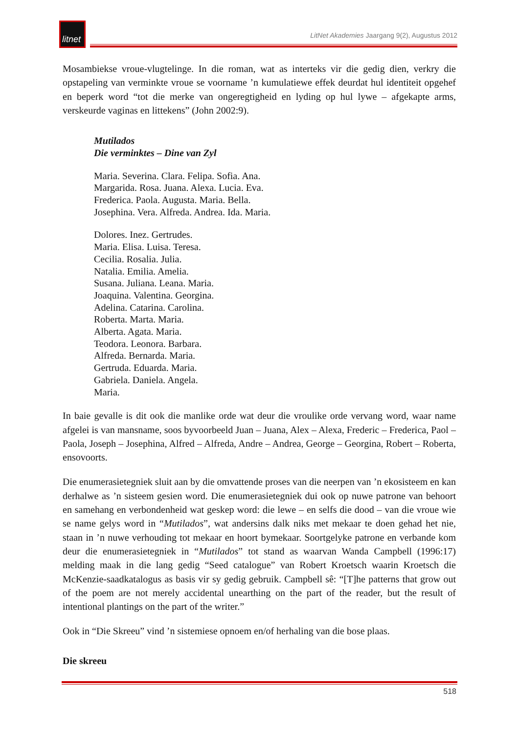litnet
LitNet Akademies Jaargang 9(2), Augustus 2012
Mosambiekse vroue-vlugtelinge. In die roman, wat as interteks vir die gedig dien, verkry die opstapeling van verminkte vroue se voorname ’n kumulatiewe effek deurdat hul identiteit opgehef en beperk word “tot die merke van ongeregtigheid en lyding op hul lywe – afgekapte arms, verskeurde vaginas en littekens” (John 2002:9).
Mutilados
Die verminktes – Dine van Zyl
Maria. Severina. Clara. Felipa. Sofia. Ana.
Margarida. Rosa. Juana. Alexa. Lucia. Eva.
Frederica. Paola. Augusta. Maria. Bella.
Josephina. Vera. Alfreda. Andrea. Ida. Maria.
Dolores. Inez. Gertrudes.
Maria. Elisa. Luisa. Teresa.
Cecilia. Rosalia. Julia.
Natalia. Emilia. Amelia.
Susana. Juliana. Leana. Maria.
Joaquina. Valentina. Georgina.
Adelina. Catarina. Carolina.
Roberta. Marta. Maria.
Alberta. Agata. Maria.
Teodora. Leonora. Barbara.
Alfreda. Bernarda. Maria.
Gertruda. Eduarda. Maria.
Gabriela. Daniela. Angela.
Maria.
In baie gevalle is dit ook die manlike orde wat deur die vroulike orde vervang word, waar name afgelei is van mansname, soos byvoorbeeld Juan – Juana, Alex – Alexa, Frederic – Frederica, Paol – Paola, Joseph – Josephina, Alfred – Alfreda, Andre – Andrea, George – Georgina, Robert – Roberta, ensovoorts.
Die enumerasietegniek sluit aan by die omvattende proses van die neerpen van ’n ekosisteem en kan derhalwe as ’n sisteem gesien word. Die enumerasietegniek dui ook op nuwe patrone van behoort en samehang en verbondenheid wat geskep word: die lewe – en selfs die dood – van die vroue wie se name gelys word in “Mutilados”, wat andersins dalk niks met mekaar te doen gehad het nie, staan in ’n nuwe verhouding tot mekaar en hoort bymekaar. Soortgelyke patrone en verbande kom deur die enumerasietegniek in “Mutilados” tot stand as waarvan Wanda Campbell (1996:17) melding maak in die lang gedig “Seed catalogue” van Robert Kroetsch waarin Kroetsch die McKenzie-saadkatalogus as basis vir sy gedig gebruik. Campbell sê: “[T]he patterns that grow out of the poem are not merely accidental unearthing on the part of the reader, but the result of intentional plantings on the part of the writer.”
Ook in “Die Skreeu” vind ’n sistemiese opnoem en/of herhaling van die bose plaas.
Die skreeu
518